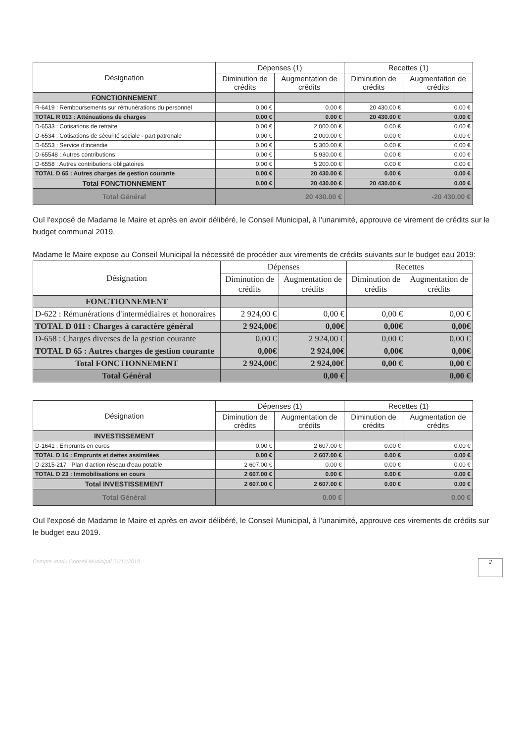| Désignation | Dépenses (1) | | Recettes (1) | |
| --- | --- | --- | --- | --- |
| | Diminution de crédits | Augmentation de crédits | Diminution de crédits | Augmentation de crédits |
| FONCTIONNEMENT | | | | |
| R-6419 : Remboursements sur rémunérations du personnel | 0.00 € | 0.00 € | 20 430.00 € | 0.00 € |
| TOTAL R 013 : Atténuations de charges | 0.00 € | 0.00 € | 20 430.00 € | 0.00 € |
| D-6533 : Cotisations de retraite | 0.00 € | 2 000.00 € | 0.00 € | 0.00 € |
| D-6534 : Cotisations de sécurité sociale - part patronale | 0.00 € | 2 000.00 € | 0.00 € | 0.00 € |
| D-6553 : Service d'incendie | 0.00 € | 5 300.00 € | 0.00 € | 0.00 € |
| D-65548 : Autres contributions | 0.00 € | 5 930.00 € | 0.00 € | 0.00 € |
| D-6558 : Autres contributions obligatoires | 0.00 € | 5 200.00 € | 0.00 € | 0.00 € |
| TOTAL D 65 : Autres charges de gestion courante | 0.00 € | 20 430.00 € | 0.00 € | 0.00 € |
| Total FONCTIONNEMENT | 0.00 € | 20 430.00 € | 20 430.00 € | 0.00 € |
| Total Général | 20 430.00 € | | -20 430.00 € | |
Ouï l'exposé de Madame le Maire et après en avoir délibéré, le Conseil Municipal, à l'unanimité, approuve ce virement de crédits sur le budget communal 2019.
Madame le Maire expose au Conseil Municipal la nécessité de procéder aux virements de crédits suivants sur le budget eau 2019:
| Désignation | Dépenses | | Recettes | |
| --- | --- | --- | --- | --- |
| | Diminution de crédits | Augmentation de crédits | Diminution de crédits | Augmentation de crédits |
| FONCTIONNEMENT | | | | |
| D-622 : Rémunérations d'intermédiaires et honoraires | 2 924,00 € | 0,00 € | 0,00 € | 0,00 € |
| TOTAL D 011 : Charges à caractère général | 2 924,00€ | 0,00€ | 0,00€ | 0,00€ |
| D-658 : Charges diverses de la gestion courante | 0,00 € | 2 924,00 € | 0,00 € | 0,00 € |
| TOTAL D 65 : Autres charges de gestion courante | 0,00€ | 2 924,00€ | 0,00€ | 0,00€ |
| Total FONCTIONNEMENT | 2 924,00€ | 2 924,00€ | 0,00 € | 0,00 € |
| Total Général | 0,00 € | | 0,00 € | |
| Désignation | Dépenses (1) | | Recettes (1) | |
| --- | --- | --- | --- | --- |
| | Diminution de crédits | Augmentation de crédits | Diminution de crédits | Augmentation de crédits |
| INVESTISSEMENT | | | | |
| D-1641 : Emprunts en euros | 0.00 € | 2 607.00 € | 0.00 € | 0.00 € |
| TOTAL D 16 : Emprunts et dettes assimilées | 0.00 € | 2 607.00 € | 0.00 € | 0.00 € |
| D-2315-217 : Plan d'action réseau d'eau potable | 2 607.00 € | 0.00 € | 0.00 € | 0.00 € |
| TOTAL D 23 : Immobilisations en cours | 2 607.00 € | 0.00 € | 0.00 € | 0.00 € |
| Total INVESTISSEMENT | 2 607.00 € | 2 607.00 € | 0.00 € | 0.00 € |
| Total Général | 0.00 € | | 0.00 € | |
Ouï l'exposé de Madame le Maire et après en avoir délibéré, le Conseil Municipal, à l'unanimité, approuve ces virements de crédits sur le budget eau 2019.
Compte-rendu Conseil Municipal 21/11/2019 2